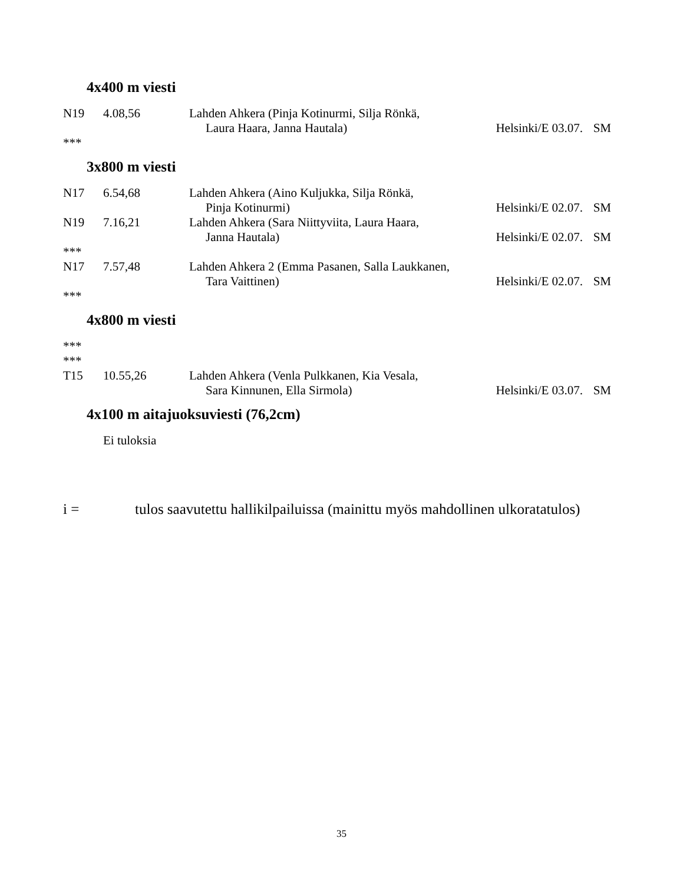4x400 m viesti
| N19 | 4.08,56 | Lahden Ahkera (Pinja Kotinurmi, Silja Rönkä, | | |
| | | Laura Haara, Janna Hautala) | Helsinki/E 03.07. | SM |
***
3x800 m viesti
| N17 | 6.54,68 | Lahden Ahkera (Aino Kuljukka, Silja Rönkä, | | |
| | | Pinja Kotinurmi) | Helsinki/E 02.07. | SM |
| N19 | 7.16,21 | Lahden Ahkera (Sara Niittyviita, Laura Haara, | | |
| | | Janna Hautala) | Helsinki/E 02.07. | SM |
| *** | | | | |
| N17 | 7.57,48 | Lahden Ahkera 2 (Emma Pasanen, Salla Laukkanen, | | |
| | | Tara Vaittinen) | Helsinki/E 02.07. | SM |
***
4x800 m viesti
***
***
| T15 | 10.55,26 | Lahden Ahkera (Venla Pulkkanen, Kia Vesala, | | |
| | | Sara Kinnunen, Ella Sirmola) | Helsinki/E 03.07. | SM |
4x100 m aitajuoksuviesti (76,2cm)
Ei tuloksia
i = tulos saavutettu hallikilpailuissa (mainittu myös mahdollinen ulkoratatulos)
35